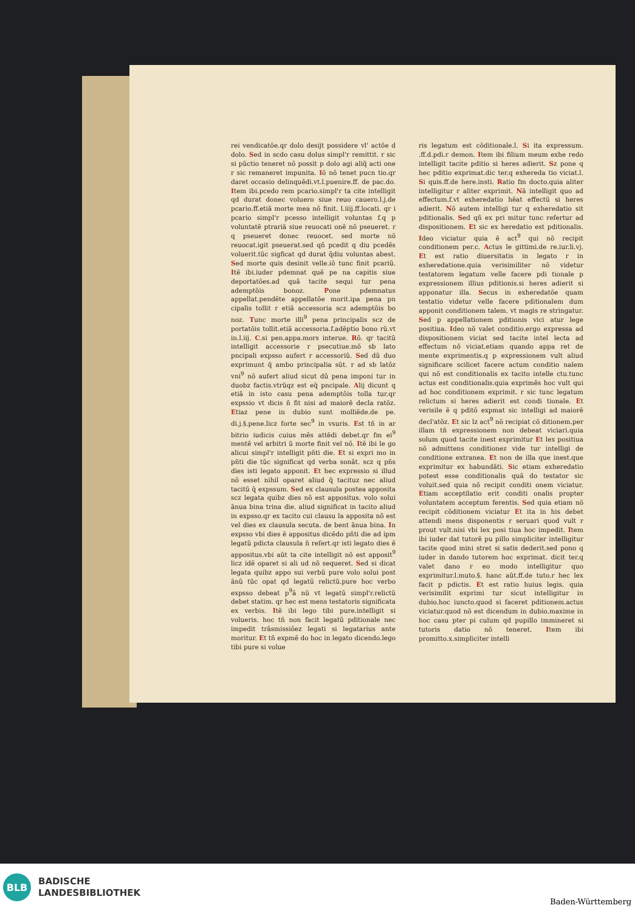rei vendicatõe.qr dolo desijt possidere vl' actõe d dolo. Sed in scdo casu dolus simpl'r remittit. r sic si pũctio teneret nõ possit p dolo agi aliq̃ acti one r sic remaneret impunita. Iõ nõ tenet pucn tio.qr daret occasio delinquẽdi.vt.l.puenire.ff. de pac.do. Item ibi.pcedo rem pcario.simpl'r ta cite intelligit qd durat donec voluero siue reuo cauero.l.j.de pcario.ff.etiã morte mea nõ finit. l.iiij.ff.locati. qr i pcario simpl'r pcesso intelligit voluntas f.q p voluntatẽ ptrariã siue reuocati onẽ nõ pseueret. r q pseueret donec reuocet. sed morte nõ reuocat.igit pseuerat.sed qñ pcedit q diu pcedẽs voluerit.tũc sigficat qd durat q̃diu voluntas abest. Sed morte quis desinit velle.iõ tunc finit pcariũ. Itẽ ibi.iuder pdemnat quẽ pe na capitis siue deportatões.ad quã tacite sequi tur pena ademptõis bonoz. Pone pdemnatus appellat.pendẽte appellatõe morit.ipa pena pn cipalis tollit r etiã accessoria scz ademptõis bo noz. Tunc morte illi<sup>9</sup> pena principalis scz de portatõis tollit.etiã accessoria.f.adẽptio bono rũ.vt in.l.iij. C.si pen.appa.mors interue. Rõ. qr tacitũ intelligit accessorie r psecutiue.mõ sb lato pncipali expsso aufert r accessoriũ. Sed dũ duo exprimunt q̃ ambo principalia sũt. r ad sb latõz vni<sup>9</sup> nõ aufert aliud sicut dũ pena imponi tur in duobz factis.vtrũqz est eq̃ pncipale. Alij dicunt q etiã in isto casu pena ademptõis tolla tur.qr expssio vt dicis ñ fit nisi ad maiorẽ decla ratõz. Etiaz pene in dubio sunt molliẽde.de pe. di.j.§.pene.licz forte sec<sup>9</sup> in vsuris. Est tñ in ar bitrio iudicis cuius mẽs attẽdi debet.qr fm ei<sup>9</sup> mentẽ vel arbitri ũ morte finit vel nõ. Itẽ ibi le go alicui simpl'r intelligit pñti die. Et si expri mo in pñti die tũc significat qd verba sonãt. scz q pñs dies isti legato apponit. Et hec expressio si illud nõ esset nihil oparet aliud q̃ tacituz nec aliud tacitũ q̃ expssum. Sed ex clausula postea apposita scz legata quibz dies nõ est appositus. volo solui ãnua bina trina die. aliud significat in tacito aliud in expsso.qr ex tacito cui clausu la apposita nõ est vel dies ex clausula secuta. de bent ãnua bina. In expsso vbi dies ẽ appositus dicẽdo pñti die ad ipm legatũ pdicta clausula ñ refert.qr isti legato dies ẽ appositus.vbi aũt ta cite intelligit nõ est apposit<sup>9</sup> licz idẽ oparet si ali ud nõ sequeret. Sed si dicat legata quibz appo sui verbũ pure volo solui post ãnũ tũc opat qd legatũ relictũ.pure hoc verbo expsso debeat p<sup>9</sup>ã nũ vt legatũ simpl'r.relictũ debet statim. qr hec est mens testatoris significata ex verbis. Itẽ ibi lego tibi pure.intelligit si volueris. hoc tñ non facit legatũ pditionale nec impedit trãsmissiõez legati si legatarius ante moritur. Et tñ expmẽ do hoc in legato dicendo.lego tibi pure si volue
ris legatum est cõditionale.l. Si ita expressum. .ff.d.pdi.r demon. Item ibi filium meum exhe redo intelligit tacite pditio si heres adierit. Sz pone q hec pditio exprimat.dic ter.q exhereda tio viciat.l. Si quis.ff.de here.insti. Ratio fm docto.quia aliter intelligitur r aliter exprimit. Nã intelligit quo ad effectum.f.vt exheredatio hẽat effectũ si heres adierit. Nõ autem intelligi tur q exheredatio sit pditionalis. Sed qñ ex pri mitur tunc refertur ad dispositionem. Et sic ex heredatio est pditionalis. Ideo viciatur quia ẽ act<sup>9</sup> qui nõ recipit conditionem per.c. Actus le gittimi.de re.iur.li.vj. Et est ratio diuersitatis in legato r in exheredatione.quia verisimiliter nõ videtur testatorem legatum velle facere pdi tionale p expressionem illius pditionis.si heres adierit si apponatur illa. Secus in exheredatõe quam testatio videtur velle facere pditionalem dum apponit conditionem talem. vt magis re stringatur. Sed p appellationem pditionis vici atur lege positiua. Ideo nõ valet conditio.ergo expressa ad dispositionem viciat sed tacite intel lecta ad effectum nõ viciat.etiam quando appa ret de mente exprimentis.q p expressionem vult aliud significare scilicet facere actum conditio nalem qui nõ est conditionalis ex tacito intelle ctu.tunc actus est conditionalis.quia exprimẽs hoc vult qui ad hoc conditionem exprimit. r sic tunc legatum relictum si heres adierit est condi tionale. Et verisile ẽ q pditõ expmat sic intelligi ad maiorẽ decl'atõz. Et sic lz act<sup>9</sup> nõ recipiat cõ ditionem.per illam tñ expressionem non debeat viciari.quia solum quod tacite inest exprimitur Et lex positiua nõ admittens conditionez vide tur intelligi de conditione extranea. Et non de illa que inest.que exprimitur ex habundãti. Sic etiam exheredatio potest esse conditionalis quã do testator sic voluit.sed quia nõ recipit conditi onem viciatur. Etiam acceptilatio erit conditi onalis propter voluntatem acceptum ferentis. Sed quia etiam nõ recipit cõditionem viciatur Et ita in his debet attendi mens disponentis r seruari quod vult r prout vult.nisi vbi lex posi tiua hoc impedit. Item ibi iuder dat tutorẽ pu pillo simpliciter intelligitur tacite quod mini stret si satis dederit.sed pono q iuder in dando tutorem hoc exprimat. dicit ter.q valet dano r eo modo intelligitur quo exprimitur.l.muto.§. hanc aũt.ff.de tuto.r hec lex facit p pdictis. Et est ratio huius legis. quia verisimilit exprimi tur sicut intelligitur in dubio.hoc iuncto.quod si faceret pditionem.actus viciatur.quod nõ est dicendum in dubio.maxime in hoc casu pter pi culum qd pupillo immineret si tutoris datio nõ teneret. Item ibi promitto.x.simpliciter intelli
BLB
BADISCHE
LANDESBIBLIOTHEK
Baden-Württemberg